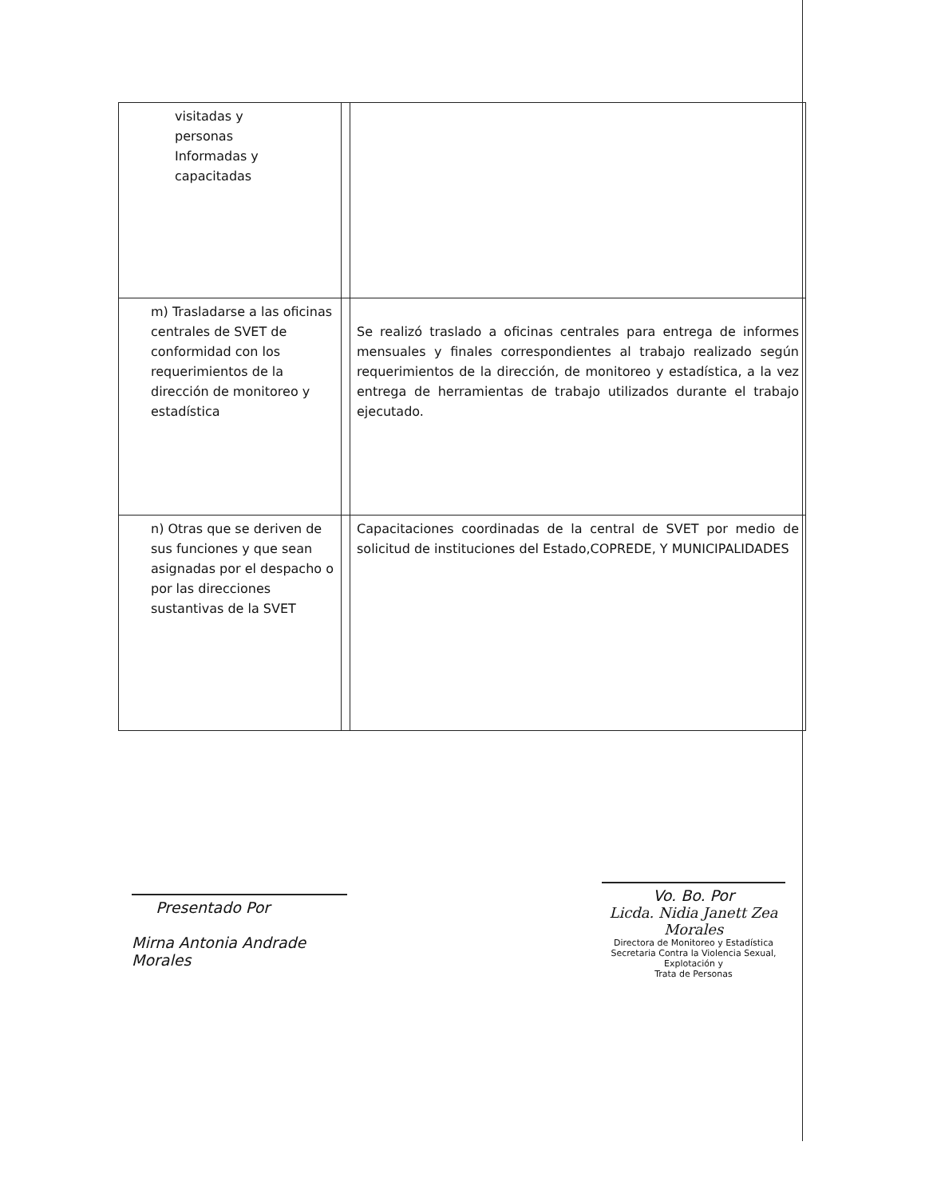| visitadas y personas Informadas y capacitadas | | |
| m) Trasladarse a las oficinas centrales de SVET de conformidad con los requerimientos de la dirección de monitoreo y estadística | | Se realizó traslado a oficinas centrales para entrega de informes mensuales y finales correspondientes al trabajo realizado según requerimientos de la dirección, de monitoreo y estadística, a la vez entrega de herramientas de trabajo utilizados durante el trabajo ejecutado. |
| n) Otras que se deriven de sus funciones y que sean asignadas por el despacho o por las direcciones sustantivas de la SVET | | Capacitaciones coordinadas de la central de SVET por medio de solicitud de instituciones del Estado,COPREDE, Y MUNICIPALIDADES |
Presentado Por
Mirna Antonia Andrade Morales
Vo. Bo. Por
Licda. Nidia Janett Zea Morales
Directora de Monitoreo y Estadística
Secretaria Contra la Violencia Sexual, Explotación y
Trata de Personas